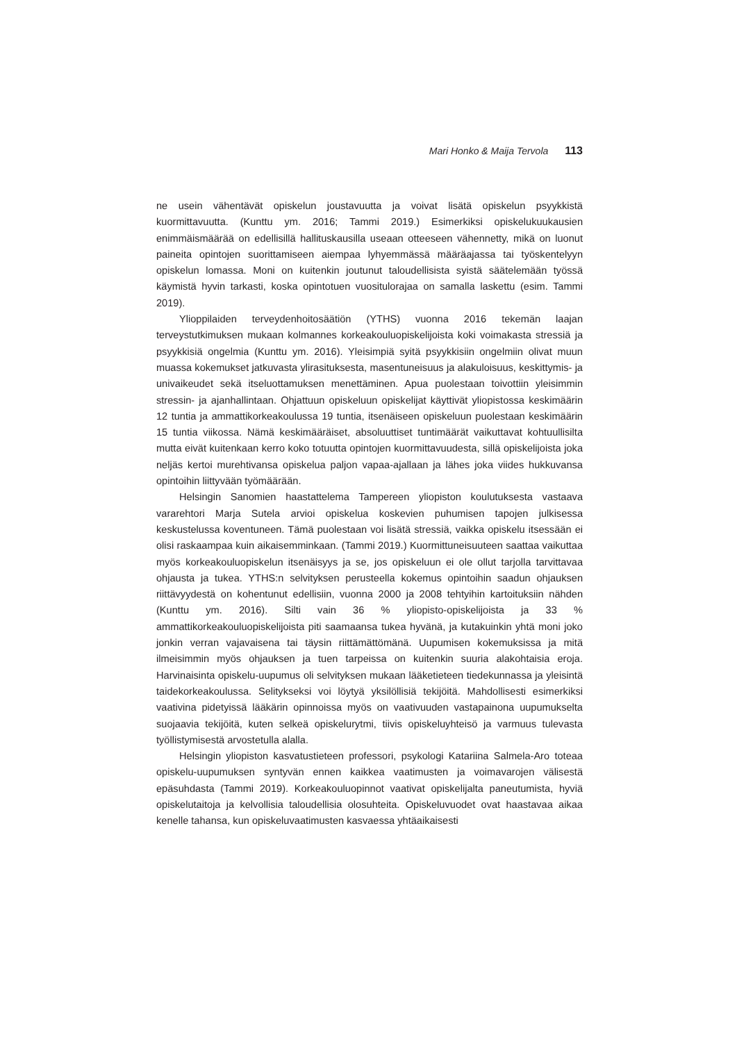Mari Honko & Maija Tervola 113
ne usein vähentävät opiskelun joustavuutta ja voivat lisätä opiskelun psyykkistä kuormittavuutta. (Kunttu ym. 2016; Tammi 2019.) Esimerkiksi opiskelukuukausien enimmäismäärää on edellisillä hallituskausilla useaan otteeseen vähennetty, mikä on luonut paineita opintojen suorittamiseen aiempaa lyhyemmässä määräajassa tai työskentelyyn opiskelun lomassa. Moni on kuitenkin joutunut taloudellisista syistä säätelemään työssä käymistä hyvin tarkasti, koska opintotuen vuositulorajaa on samalla laskettu (esim. Tammi 2019).
Ylioppilaiden terveydenhoitosäätiön (YTHS) vuonna 2016 tekemän laajan terveystutkimuksen mukaan kolmannes korkeakouluopiskelijoista koki voimakasta stressiä ja psyykkisiä ongelmia (Kunttu ym. 2016). Yleisimpiä syitä psyykkisiin ongelmiin olivat muun muassa kokemukset jatkuvasta ylirasituksesta, masentuneisuus ja alakuloisuus, keskittymis- ja univaikeudet sekä itseluottamuksen menettäminen. Apua puolestaan toivottiin yleisimmin stressin- ja ajanhallintaan. Ohjattuun opiskeluun opiskelijat käyttivät yliopistossa keskimäärin 12 tuntia ja ammattikorkeakoulussa 19 tuntia, itsenäiseen opiskeluun puolestaan keskimäärin 15 tuntia viikossa. Nämä keskimääräiset, absoluuttiset tuntimäärät vaikuttavat kohtuullisilta mutta eivät kuitenkaan kerro koko totuutta opintojen kuormittavuudesta, sillä opiskelijoista joka neljäs kertoi murehtivansa opiskelua paljon vapaa-ajallaan ja lähes joka viides hukkuvansa opintoihin liittyvään työmäärään.
Helsingin Sanomien haastattelema Tampereen yliopiston koulutuksesta vastaava vararehtori Marja Sutela arvioi opiskelua koskevien puhumisen tapojen julkisessa keskustelussa koventuneen. Tämä puolestaan voi lisätä stressiä, vaikka opiskelu itsessään ei olisi raskaampaa kuin aikaisemminkaan. (Tammi 2019.) Kuormittuneisuuteen saattaa vaikuttaa myös korkeakouluopiskelun itsenäisyys ja se, jos opiskeluun ei ole ollut tarjolla tarvittavaa ohjausta ja tukea. YTHS:n selvityksen perusteella kokemus opintoihin saadun ohjauksen riittävyydestä on kohentunut edellisiin, vuonna 2000 ja 2008 tehtyihin kartoituksiin nähden (Kunttu ym. 2016). Silti vain 36 % yliopisto-opiskelijoista ja 33 % ammattikorkeakouluopiskelijoista piti saamaansa tukea hyvänä, ja kutakuinkin yhtä moni joko jonkin verran vajavaisena tai täysin riittämättömänä. Uupumisen kokemuksissa ja mitä ilmeisimmin myös ohjauksen ja tuen tarpeissa on kuitenkin suuria alakohtaisia eroja. Harvinaisinta opiskelu-uupumus oli selvityksen mukaan lääketieteen tiedekunnassa ja yleisintä taidekorkeakoulussa. Selitykseksi voi löytyä yksilöllisiä tekijöitä. Mahdollisesti esimerkiksi vaativina pidetyissä lääkärin opinnoissa myös on vaativuuden vastapainona uupumukselta suojaavia tekijöitä, kuten selkeä opiskelurytmi, tiivis opiskeluyhteisö ja varmuus tulevasta työllistymisestä arvostetulla alalla.
Helsingin yliopiston kasvatustieteen professori, psykologi Katariina Salmela-Aro toteaa opiskelu-uupumuksen syntyvän ennen kaikkea vaatimusten ja voimavarojen välisestä epäsuhdasta (Tammi 2019). Korkeakouluopinnot vaativat opiskelijalta paneutumista, hyviä opiskelutaitoja ja kelvollisia taloudellisia olosuhteita. Opiskeluvuodet ovat haastavaa aikaa kenelle tahansa, kun opiskeluvaatimusten kasvaessa yhtäaikaisesti